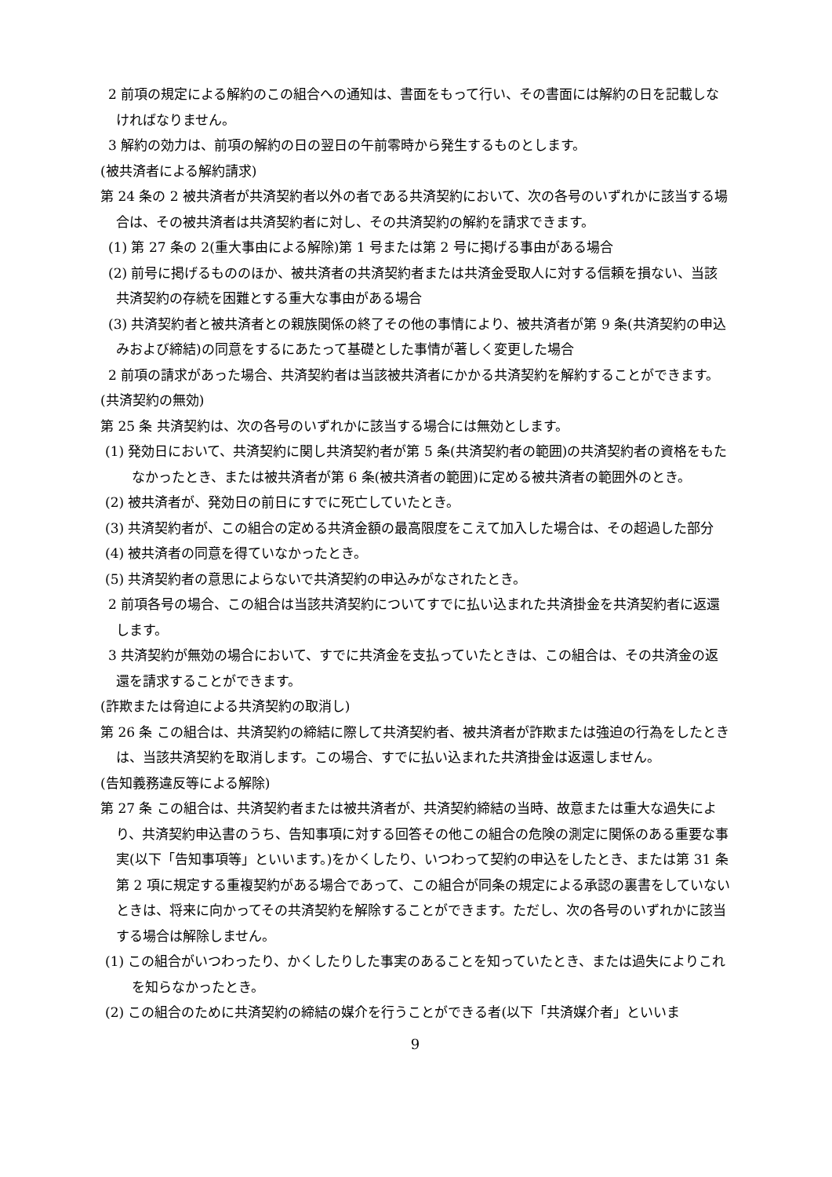2 前項の規定による解約のこの組合への通知は、書面をもって行い、その書面には解約の日を記載しなければなりません。
3 解約の効力は、前項の解約の日の翌日の午前零時から発生するものとします。
(被共済者による解約請求)
第 24 条の 2 被共済者が共済契約者以外の者である共済契約において、次の各号のいずれかに該当する場合は、その被共済者は共済契約者に対し、その共済契約の解約を請求できます。
(1) 第 27 条の 2(重大事由による解除)第 1 号または第 2 号に掲げる事由がある場合
(2) 前号に掲げるもののほか、被共済者の共済契約者または共済金受取人に対する信頼を損ない、当該共済契約の存続を困難とする重大な事由がある場合
(3) 共済契約者と被共済者との親族関係の終了その他の事情により、被共済者が第 9 条(共済契約の申込みおよび締結)の同意をするにあたって基礎とした事情が著しく変更した場合
2 前項の請求があった場合、共済契約者は当該被共済者にかかる共済契約を解約することができます。
(共済契約の無効)
第 25 条 共済契約は、次の各号のいずれかに該当する場合には無効とします。
(1) 発効日において、共済契約に関し共済契約者が第 5 条(共済契約者の範囲)の共済契約者の資格をもたなかったとき、または被共済者が第 6 条(被共済者の範囲)に定める被共済者の範囲外のとき。
(2) 被共済者が、発効日の前日にすでに死亡していたとき。
(3) 共済契約者が、この組合の定める共済金額の最高限度をこえて加入した場合は、その超過した部分
(4) 被共済者の同意を得ていなかったとき。
(5) 共済契約者の意思によらないで共済契約の申込みがなされたとき。
2 前項各号の場合、この組合は当該共済契約についてすでに払い込まれた共済掛金を共済契約者に返還します。
3 共済契約が無効の場合において、すでに共済金を支払っていたときは、この組合は、その共済金の返還を請求することができます。
(詐欺または脅迫による共済契約の取消し)
第 26 条 この組合は、共済契約の締結に際して共済契約者、被共済者が詐欺または強迫の行為をしたときは、当該共済契約を取消します。この場合、すでに払い込まれた共済掛金は返還しません。
(告知義務違反等による解除)
第 27 条 この組合は、共済契約者または被共済者が、共済契約締結の当時、故意または重大な過失により、共済契約申込書のうち、告知事項に対する回答その他この組合の危険の測定に関係のある重要な事実(以下「告知事項等」といいます。)をかくしたり、いつわって契約の申込をしたとき、または第 31 条第 2 項に規定する重複契約がある場合であって、この組合が同条の規定による承認の裏書をしていないときは、将来に向かってその共済契約を解除することができます。ただし、次の各号のいずれかに該当する場合は解除しません。
(1) この組合がいつわったり、かくしたりした事実のあることを知っていたとき、または過失によりこれを知らなかったとき。
(2) この組合のために共済契約の締結の媒介を行うことができる者(以下「共済媒介者」といいま
9